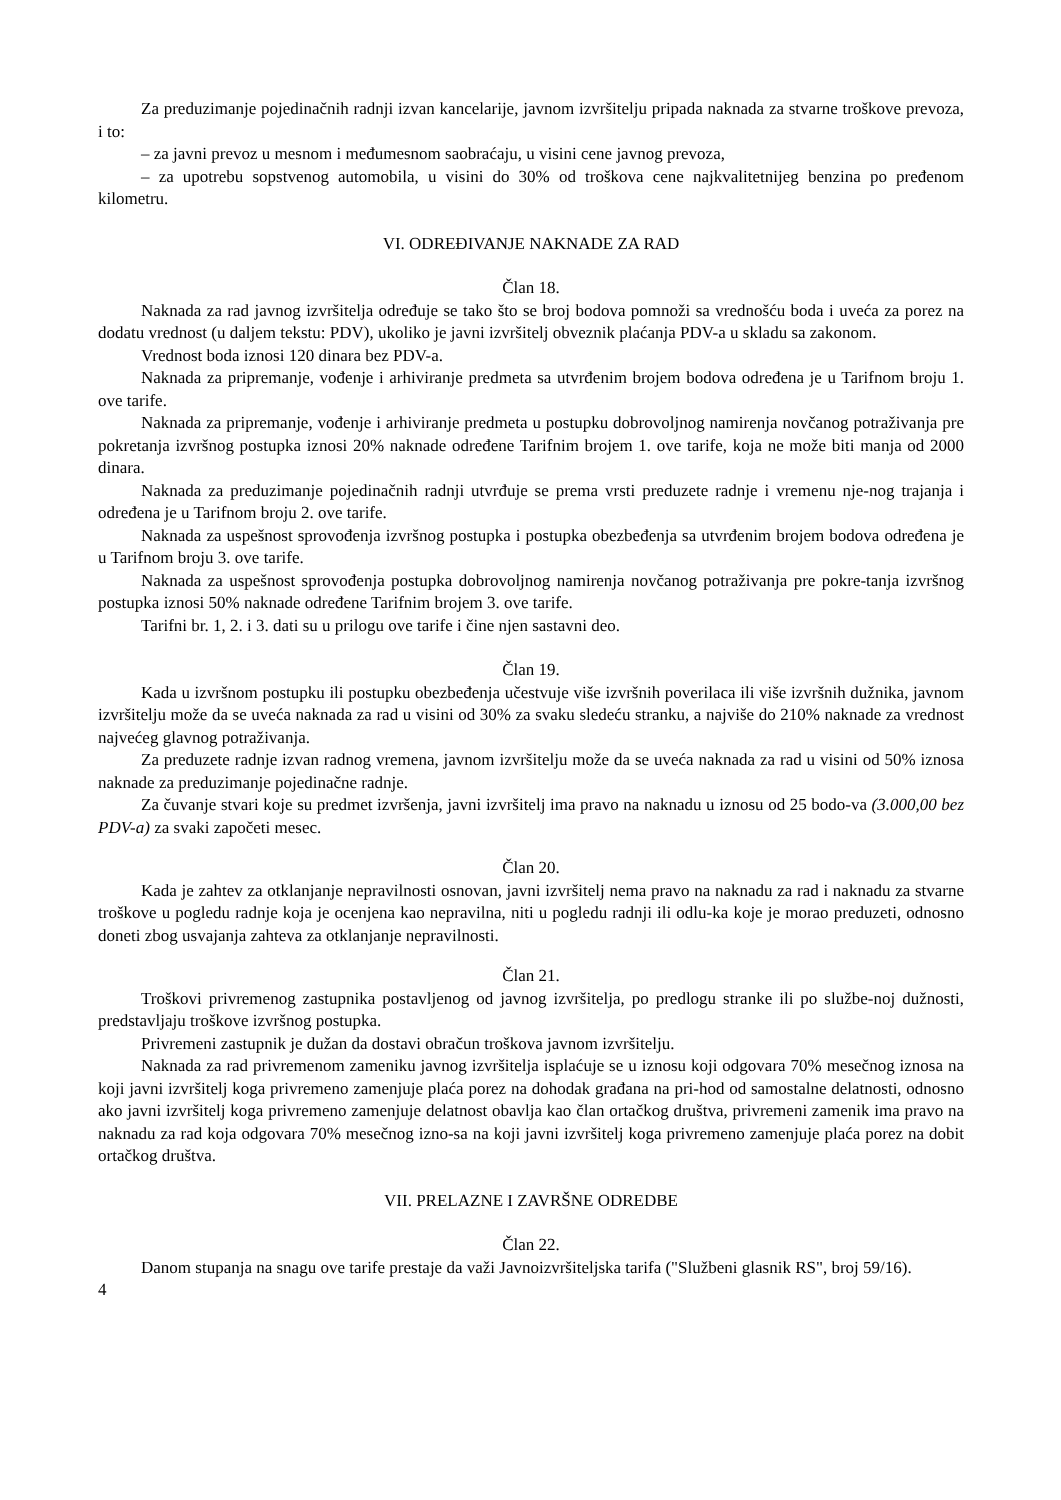Za preduzimanje pojedinačnih radnji izvan kancelarije, javnom izvršitelju pripada naknada za stvarne troškove prevoza, i to:
– za javni prevoz u mesnom i međumesnom saobraćaju, u visini cene javnog prevoza,
– za upotrebu sopstvenog automobila, u visini do 30% od troškova cene najkvalitetnijeg benzina po pređenom kilometru.
VI. ODREĐIVANJE NAKNADE ZA RAD
Član 18.
Naknada za rad javnog izvršitelja određuje se tako što se broj bodova pomnoži sa vrednošću boda i uveća za porez na dodatu vrednost (u daljem tekstu: PDV), ukoliko je javni izvršitelj obveznik plaćanja PDV-a u skladu sa zakonom.
Vrednost boda iznosi 120 dinara bez PDV-a.
Naknada za pripremanje, vođenje i arhiviranje predmeta sa utvrđenim brojem bodova određena je u Tarifnom broju 1. ove tarife.
Naknada za pripremanje, vođenje i arhiviranje predmeta u postupku dobrovoljnog namirenja novčanog potraživanja pre pokretanja izvršnog postupka iznosi 20% naknade određene Tarifnim brojem 1. ove tarife, koja ne može biti manja od 2000 dinara.
Naknada za preduzimanje pojedinačnih radnji utvrđuje se prema vrsti preduzete radnje i vremenu nje-nog trajanja i određena je u Tarifnom broju 2. ove tarife.
Naknada za uspešnost sprovođenja izvršnog postupka i postupka obezbeđenja sa utvrđenim brojem bodova određena je u Tarifnom broju 3. ove tarife.
Naknada za uspešnost sprovođenja postupka dobrovoljnog namirenja novčanog potraživanja pre pokre-tanja izvršnog postupka iznosi 50% naknade određene Tarifnim brojem 3. ove tarife.
Tarifni br. 1, 2. i 3. dati su u prilogu ove tarife i čine njen sastavni deo.
Član 19.
Kada u izvršnom postupku ili postupku obezbeđenja učestvuje više izvršnih poverilaca ili više izvršnih dužnika, javnom izvršitelju može da se uveća naknada za rad u visini od 30% za svaku sledeću stranku, a najviše do 210% naknade za vrednost najvećeg glavnog potraživanja.
Za preduzete radnje izvan radnog vremena, javnom izvršitelju može da se uveća naknada za rad u visini od 50% iznosa naknade za preduzimanje pojedinačne radnje.
Za čuvanje stvari koje su predmet izvršenja, javni izvršitelj ima pravo na naknadu u iznosu od 25 bodo-va (3.000,00 bez PDV-a) za svaki započeti mesec.
Član 20.
Kada je zahtev za otklanjanje nepravilnosti osnovan, javni izvršitelj nema pravo na naknadu za rad i naknadu za stvarne troškove u pogledu radnje koja je ocenjena kao nepravilna, niti u pogledu radnji ili odlu-ka koje je morao preduzeti, odnosno doneti zbog usvajanja zahteva za otklanjanje nepravilnosti.
Član 21.
Troškovi privremenog zastupnika postavljenog od javnog izvršitelja, po predlogu stranke ili po službe-noj dužnosti, predstavljaju troškove izvršnog postupka.
Privremeni zastupnik je dužan da dostavi obračun troškova javnom izvršitelju.
Naknada za rad privremenom zameniku javnog izvršitelja isplaćuje se u iznosu koji odgovara 70% mesečnog iznosa na koji javni izvršitelj koga privremeno zamenjuje plaća porez na dohodak građana na pri-hod od samostalne delatnosti, odnosno ako javni izvršitelj koga privremeno zamenjuje delatnost obavlja kao član ortačkog društva, privremeni zamenik ima pravo na naknadu za rad koja odgovara 70% mesečnog izno-sa na koji javni izvršitelj koga privremeno zamenjuje plaća porez na dobit ortačkog društva.
VII. PRELAZNE I ZAVRŠNE ODREDBE
Član 22.
Danom stupanja na snagu ove tarife prestaje da važi Javnoizvršiteljska tarifa ("Službeni glasnik RS", broj 59/16).
4